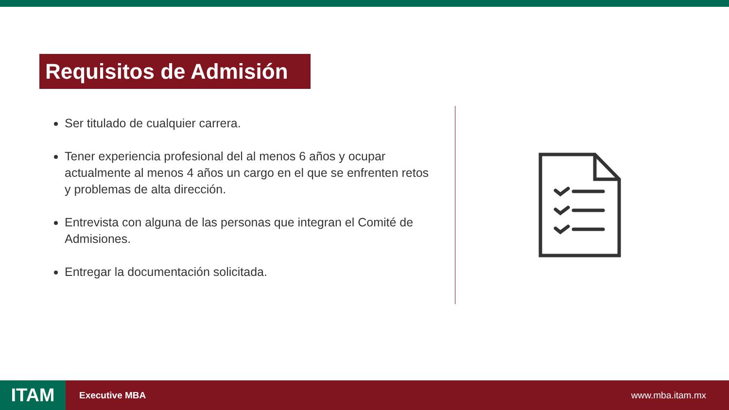Requisitos de Admisión
Ser titulado de cualquier carrera.
Tener experiencia profesional del al menos 6 años y ocupar actualmente al menos 4 años un cargo en el que se enfrenten retos y problemas de alta dirección.
Entrevista con alguna de las personas que integran el Comité de Admisiones.
Entregar la documentación solicitada.
ITAM
Executive MBA www.mba.itam.mx